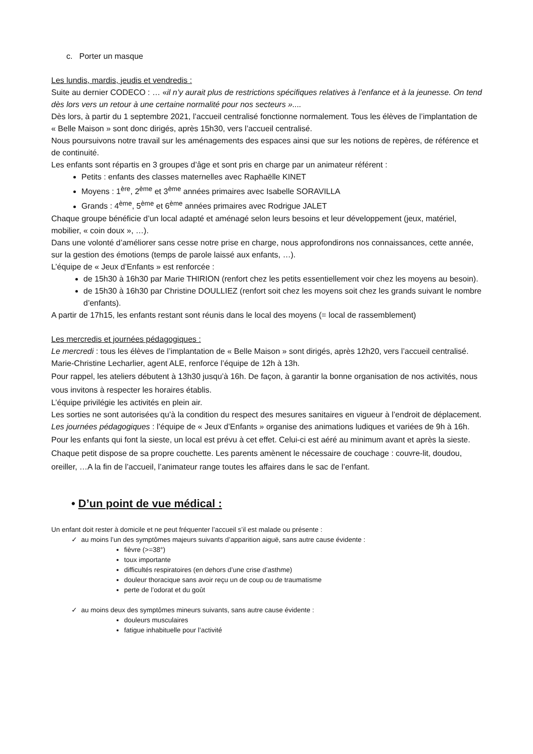c. Porter un masque
Les lundis, mardis, jeudis et vendredis :
Suite au dernier CODECO : … «il n’y aurait plus de restrictions spécifiques relatives à l’enfance et à la jeunesse. On tend dès lors vers un retour à une certaine normalité pour nos secteurs »....
Dès lors, à partir du 1 septembre 2021, l’accueil centralisé fonctionne normalement. Tous les élèves de l’implantation de « Belle Maison » sont donc dirigés, après 15h30, vers l’accueil centralisé.
Nous poursuivons notre travail sur les aménagements des espaces ainsi que sur les notions de repères, de référence et de continuité.
Les enfants sont répartis en 3 groupes d’âge et sont pris en charge par un animateur référent :
Petits : enfants des classes maternelles avec Raphaëlle KINET
Moyens : 1<sup>ère</sup>, 2<sup>ème</sup> et 3<sup>ème</sup> années primaires avec Isabelle SORAVILLA
Grands : 4<sup>ème</sup>, 5<sup>ème</sup> et 6<sup>ème</sup> années primaires avec Rodrigue JALET
Chaque groupe bénéficie d’un local adapté et aménagé selon leurs besoins et leur développement (jeux, matériel, mobilier, « coin doux », …).
Dans une volonté d’améliorer sans cesse notre prise en charge, nous approfondirons nos connaissances, cette année, sur la gestion des émotions (temps de parole laissé aux enfants, …).
L’équipe de « Jeux d’Enfants » est renforcée :
de 15h30 à 16h30 par Marie THIRION (renfort chez les petits essentiellement voir chez les moyens au besoin).
de 15h30 à 16h30 par Christine DOULLIEZ (renfort soit chez les moyens soit chez les grands suivant le nombre d’enfants).
A partir de 17h15, les enfants restant sont réunis dans le local des moyens (= local de rassemblement)
Les mercredis et journées pédagogiques :
Le mercredi : tous les élèves de l’implantation de « Belle Maison » sont dirigés, après 12h20, vers l’accueil centralisé.
Marie-Christine Lecharlier, agent ALE, renforce l’équipe de 12h à 13h.
Pour rappel, les ateliers débutent à 13h30 jusqu’à 16h. De façon, à garantir la bonne organisation de nos activités, nous vous invitons à respecter les horaires établis.
L’équipe privilégie les activités en plein air.
Les sorties ne sont autorisées qu’à la condition du respect des mesures sanitaires en vigueur à l’endroit de déplacement.
Les journées pédagogiques : l’équipe de « Jeux d’Enfants » organise des animations ludiques et variées de 9h à 16h.
Pour les enfants qui font la sieste, un local est prévu à cet effet. Celui-ci est aéré au minimum avant et après la sieste. Chaque petit dispose de sa propre couchette. Les parents amènent le nécessaire de couchage : couvre-lit, doudou, oreiller, …A la fin de l’accueil, l’animateur range toutes les affaires dans le sac de l’enfant.
• D’un point de vue médical :
Un enfant doit rester à domicile et ne peut fréquenter l’accueil s’il est malade ou présente :
✓ au moins l’un des symptômes majeurs suivants d’apparition aiguë, sans autre cause évidente :
fièvre (>=38°)
toux importante
difficultés respiratoires (en dehors d’une crise d’asthme)
douleur thoracique sans avoir reçu un de coup ou de traumatisme
perte de l’odorat et du goût
✓ au moins deux des symptômes mineurs suivants, sans autre cause évidente :
douleurs musculaires
fatigue inhabituelle pour l’activité